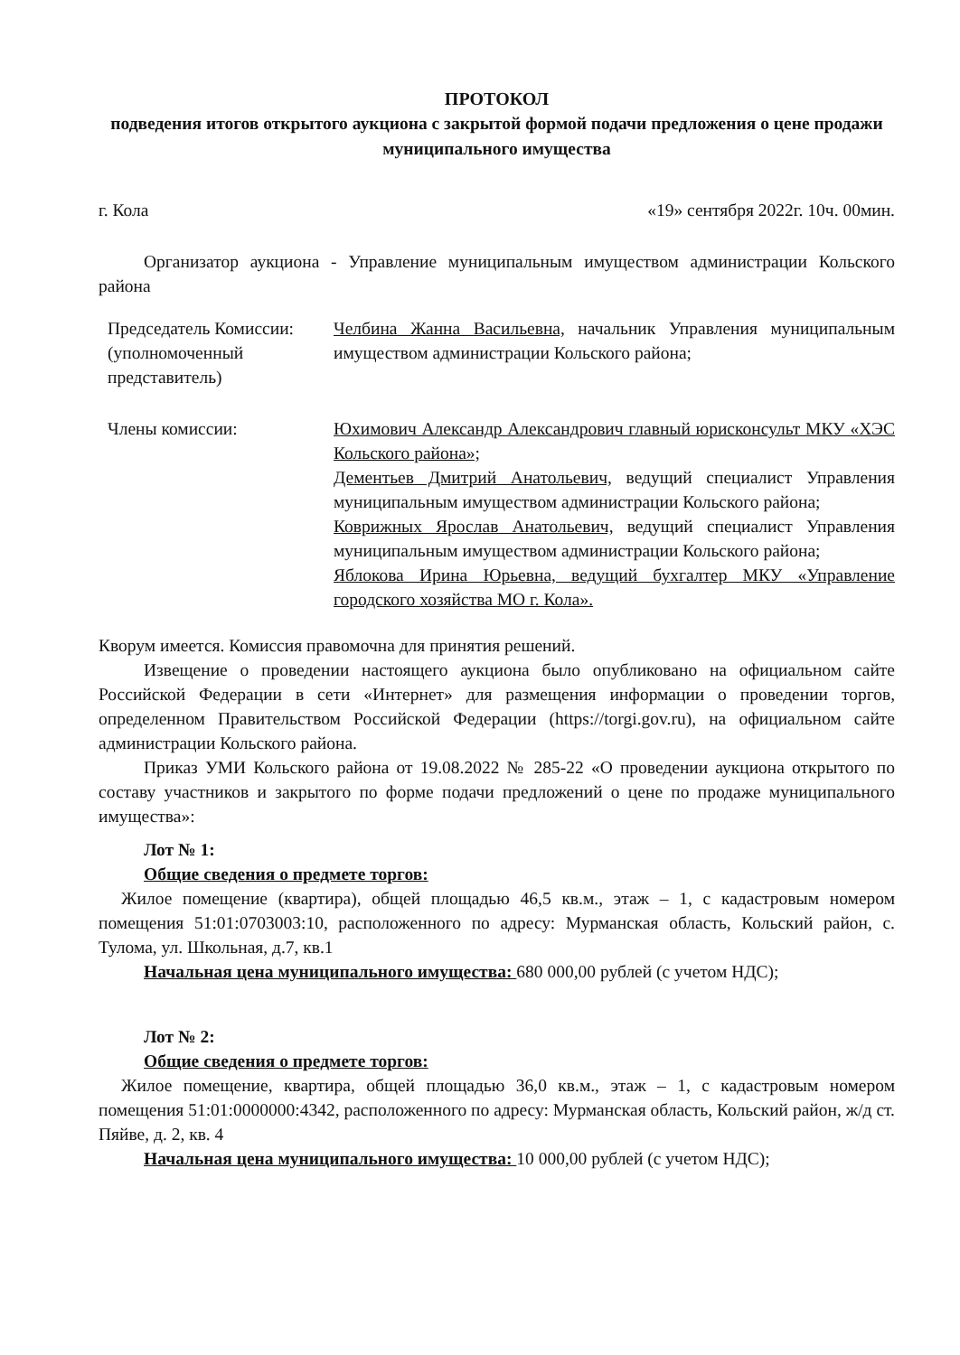ПРОТОКОЛ
подведения итогов открытого аукциона с закрытой формой подачи предложения о цене продажи муниципального имущества
г. Кола «19» сентября 2022г. 10ч. 00мин.
Организатор аукциона - Управление муниципальным имуществом администрации Кольского района
Председатель Комиссии: (уполномоченный представитель)
Челбина Жанна Васильевна, начальник Управления муниципальным имуществом администрации Кольского района;
Члены комиссии: Юхимович Александр Александрович главный юрисконсульт МКУ «ХЭС Кольского района»;
Дементьев Дмитрий Анатольевич, ведущий специалист Управления муниципальным имуществом администрации Кольского района;
Коврижных Ярослав Анатольевич, ведущий специалист Управления муниципальным имуществом администрации Кольского района;
Яблокова Ирина Юрьевна, ведущий бухгалтер МКУ «Управление городского хозяйства МО г. Кола».
Кворум имеется. Комиссия правомочна для принятия решений.
Извещение о проведении настоящего аукциона было опубликовано на официальном сайте Российской Федерации в сети «Интернет» для размещения информации о проведении торгов, определенном Правительством Российской Федерации (https://torgi.gov.ru), на официальном сайте администрации Кольского района.
Приказ УМИ Кольского района от 19.08.2022 № 285-22 «О проведении аукциона открытого по составу участников и закрытого по форме подачи предложений о цене по продаже муниципального имущества»:
Лот № 1:
Общие сведения о предмете торгов:
Жилое помещение (квартира), общей площадью 46,5 кв.м., этаж – 1, с кадастровым номером помещения 51:01:0703003:10, расположенного по адресу: Мурманская область, Кольский район, с. Тулома, ул. Школьная, д.7, кв.1
Начальная цена муниципального имущества: 680 000,00 рублей (с учетом НДС);
Лот № 2:
Общие сведения о предмете торгов:
Жилое помещение, квартира, общей площадью 36,0 кв.м., этаж – 1, с кадастровым номером помещения 51:01:0000000:4342, расположенного по адресу: Мурманская область, Кольский район, ж/д ст. Пяйве, д. 2, кв. 4
Начальная цена муниципального имущества: 10 000,00 рублей (с учетом НДС);